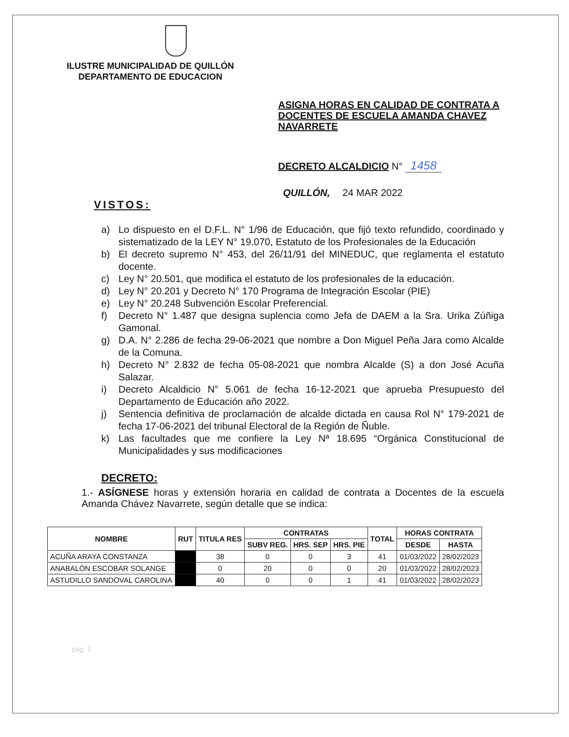ILUSTRE MUNICIPALIDAD DE QUILLÓN
DEPARTAMENTO DE EDUCACION
ASIGNA HORAS EN CALIDAD DE CONTRATA A DOCENTES DE ESCUELA AMANDA CHAVEZ NAVARRETE
DECRETO ALCALDICIO N° 1458
QUILLÓN, 24 MAR 2022
VISTOS:
a) Lo dispuesto en el D.F.L. N° 1/96 de Educación, que fijó texto refundido, coordinado y sistematizado de la LEY N° 19.070, Estatuto de los Profesionales de la Educación
b) El decreto supremo N° 453, del 26/11/91 del MINEDUC, que reglamenta el estatuto docente.
c) Ley N° 20.501, que modifica el estatuto de los profesionales de la educación.
d) Ley N° 20.201 y Decreto N° 170 Programa de Integración Escolar (PIE)
e) Ley N° 20.248 Subvención Escolar Preferencial.
f) Decreto N° 1.487 que designa suplencia como Jefa de DAEM a la Sra. Urika Zúñiga Gamonal.
g) D.A. N° 2.286 de fecha 29-06-2021 que nombre a Don Miguel Peña Jara como Alcalde de la Comuna.
h) Decreto N° 2.832 de fecha 05-08-2021 que nombra Alcalde (S) a don José Acuña Salazar.
i) Decreto Alcaldicio N° 5.061 de fecha 16-12-2021 que aprueba Presupuesto del Departamento de Educación año 2022.
j) Sentencia definitiva de proclamación de alcalde dictada en causa Rol N° 179-2021 de fecha 17-06-2021 del tribunal Electoral de la Región de Ñuble.
k) Las facultades que me confiere la Ley Nª 18.695 “Orgánica Constitucional de Municipalidades y sus modificaciones
DECRETO:
1.- ASÍGNESE horas y extensión horaria en calidad de contrata a Docentes de la escuela Amanda Chávez Navarrete, según detalle que se indica:
| NOMBRE | RUT | TITULA RES | CONTRATAS | | | TOTAL | HORAS CONTRATA | |
| --- | --- | --- | --- | --- | --- | --- | --- | --- |
| | | | SUBV REG. | HRS. SEP | HRS. PIE | | DESDE | HASTA |
| ACUÑA ARAYA CONSTANZA | | 38 | 0 | 0 | 3 | 41 | 01/03/2022 | 28/02/2023 |
| ANABALÓN ESCOBAR SOLANGE | | 0 | 20 | 0 | 0 | 20 | 01/03/2022 | 28/02/2023 |
| ASTUDILLO SANDOVAL CAROLINA | | 40 | 0 | 0 | 1 | 41 | 01/03/2022 | 28/02/2023 |
pág. 1